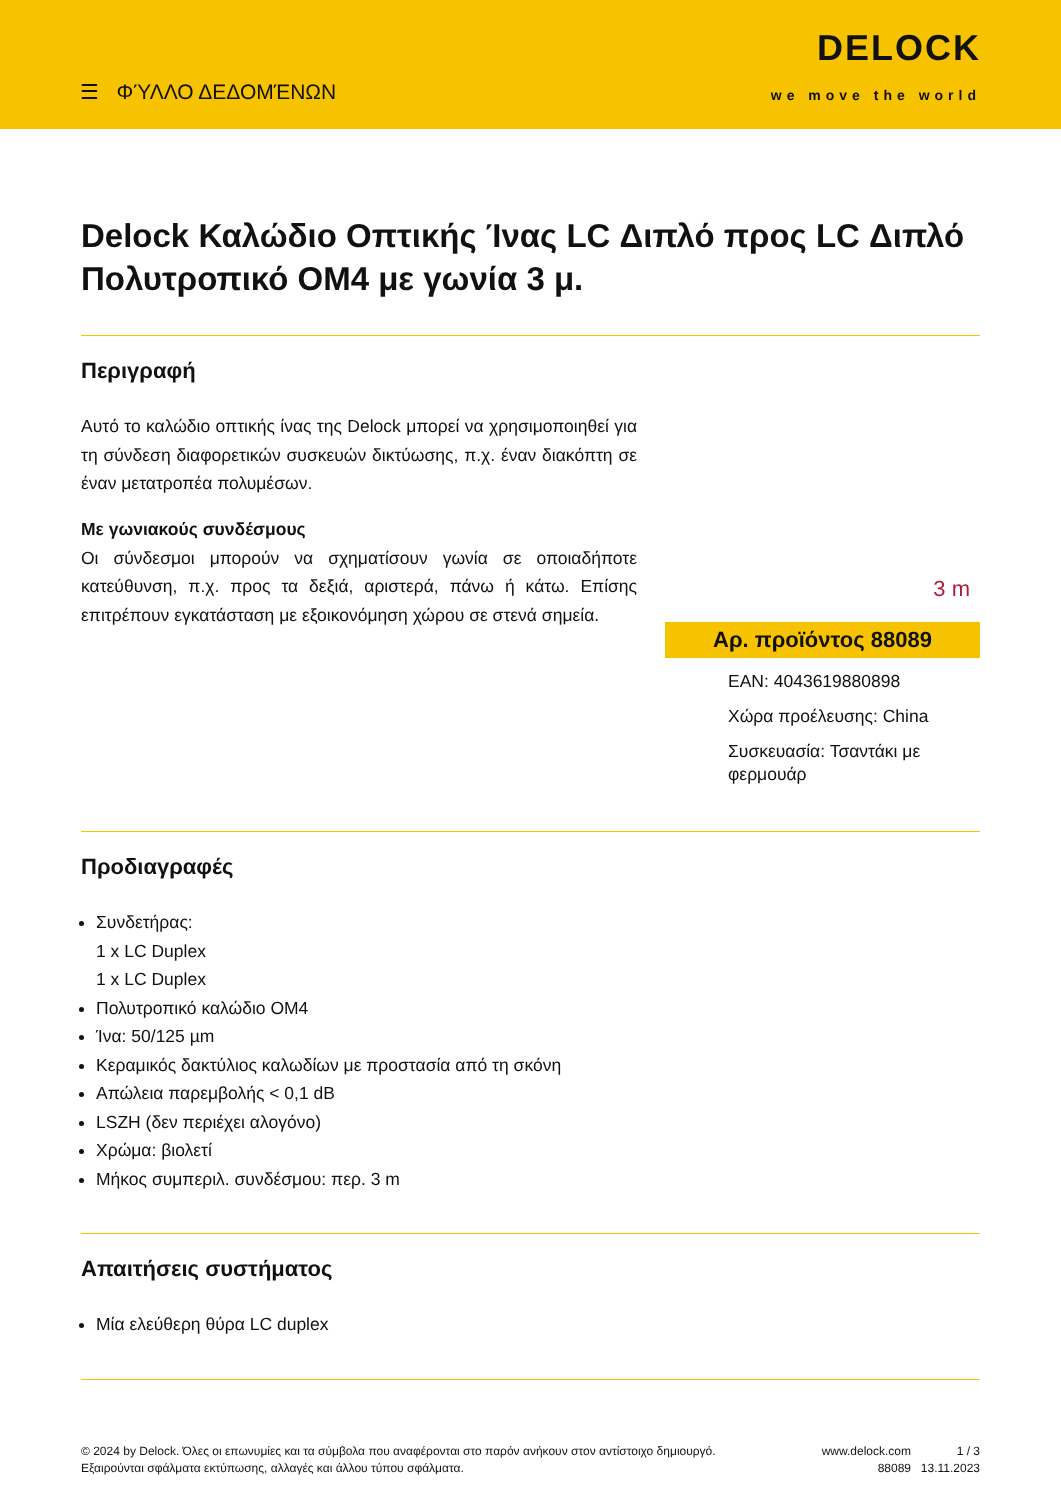☰ ΦΎΛΛΟ ΔΕΔΟΜΈΝΩΝ
DELOCK
we move the world
Delock Καλώδιο Οπτικής Ίνας LC Διπλό προς LC Διπλό Πολυτροπικό OM4 με γωνία 3 μ.
Περιγραφή
Αυτό το καλώδιο οπτικής ίνας της Delock μπορεί να χρησιμοποιηθεί για τη σύνδεση διαφορετικών συσκευών δικτύωσης, π.χ. έναν διακόπτη σε έναν μετατροπέα πολυμέσων.
Με γωνιακούς συνδέσμους
Οι σύνδεσμοι μπορούν να σχηματίσουν γωνία σε οποιαδήποτε κατεύθυνση, π.χ. προς τα δεξιά, αριστερά, πάνω ή κάτω. Επίσης επιτρέπουν εγκατάσταση με εξοικονόμηση χώρου σε στενά σημεία.
3 m
Αρ. προϊόντος 88089
EAN: 4043619880898
Χώρα προέλευσης: China
Συσκευασία: Τσαντάκι με φερμουάρ
Προδιαγραφές
Συνδετήρας:
1 x LC Duplex
1 x LC Duplex
Πολυτροπικό καλώδιο OM4
Ίνα: 50/125 µm
Κεραμικός δακτύλιος καλωδίων με προστασία από τη σκόνη
Απώλεια παρεμβολής < 0,1 dB
LSZH (δεν περιέχει αλογόνο)
Χρώμα: βιολετί
Μήκος συμπεριλ. συνδέσμου: περ. 3 m
Απαιτήσεις συστήματος
Μία ελεύθερη θύρα LC duplex
© 2024 by Delock. Όλες οι επωνυμίες και τα σύμβολα που αναφέρονται στο παρόν ανήκουν στον αντίστοιχο δημιουργό. Εξαιρούνται σφάλματα εκτύπωσης, αλλαγές και άλλου τύπου σφάλματα.
www.delock.com
88089
1 / 3
13.11.2023